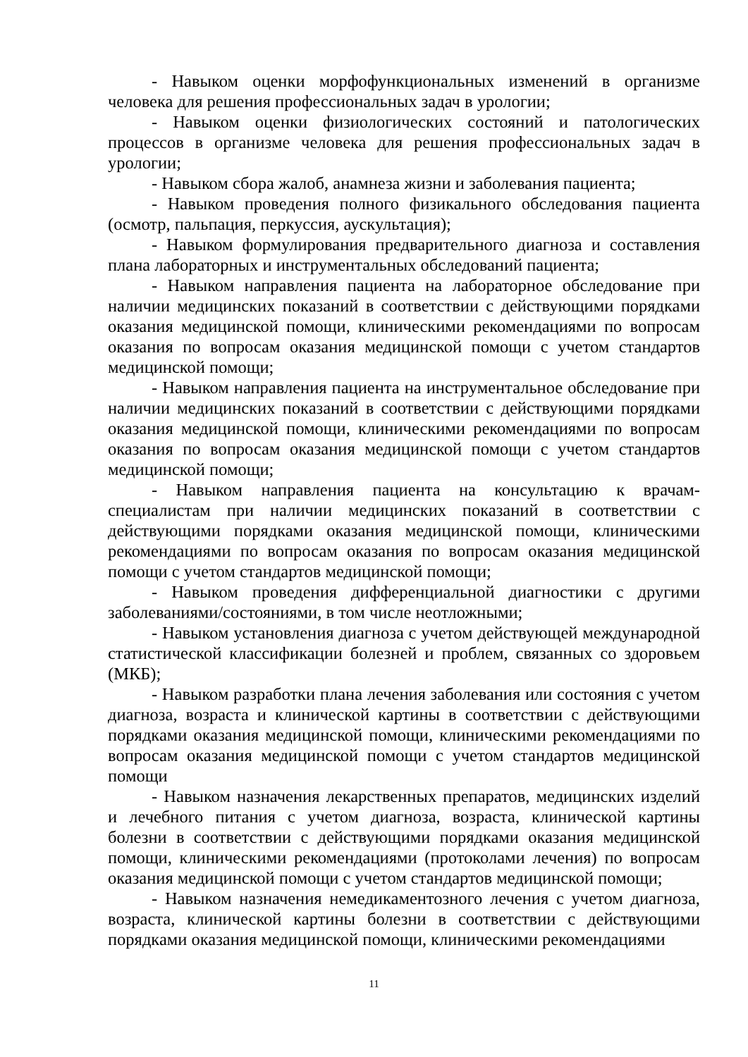- Навыком оценки морфофункциональных изменений в организме человека для решения профессиональных задач в урологии;
- Навыком оценки физиологических состояний и патологических процессов в организме человека для решения профессиональных задач в урологии;
- Навыком сбора жалоб, анамнеза жизни и заболевания пациента;
- Навыком проведения полного физикального обследования пациента (осмотр, пальпация, перкуссия, аускультация);
- Навыком формулирования предварительного диагноза и составления плана лабораторных и инструментальных обследований пациента;
- Навыком направления пациента на лабораторное обследование при наличии медицинских показаний в соответствии с действующими порядками оказания медицинской помощи, клиническими рекомендациями по вопросам оказания по вопросам оказания медицинской помощи с учетом стандартов медицинской помощи;
- Навыком направления пациента на инструментальное обследование при наличии медицинских показаний в соответствии с действующими порядками оказания медицинской помощи, клиническими рекомендациями по вопросам оказания по вопросам оказания медицинской помощи с учетом стандартов медицинской помощи;
- Навыком направления пациента на консультацию к врачам-специалистам при наличии медицинских показаний в соответствии с действующими порядками оказания медицинской помощи, клиническими рекомендациями по вопросам оказания по вопросам оказания медицинской помощи с учетом стандартов медицинской помощи;
- Навыком проведения дифференциальной диагностики с другими заболеваниями/состояниями, в том числе неотложными;
- Навыком установления диагноза с учетом действующей международной статистической классификации болезней и проблем, связанных со здоровьем (МКБ);
- Навыком разработки плана лечения заболевания или состояния с учетом диагноза, возраста и клинической картины в соответствии с действующими порядками оказания медицинской помощи, клиническими рекомендациями по вопросам оказания медицинской помощи с учетом стандартов медицинской помощи
- Навыком назначения лекарственных препаратов, медицинских изделий и лечебного питания с учетом диагноза, возраста, клинической картины болезни в соответствии с действующими порядками оказания медицинской помощи, клиническими рекомендациями (протоколами лечения) по вопросам оказания медицинской помощи с учетом стандартов медицинской помощи;
- Навыком назначения немедикаментозного лечения с учетом диагноза, возраста, клинической картины болезни в соответствии с действующими порядками оказания медицинской помощи, клиническими рекомендациями
11